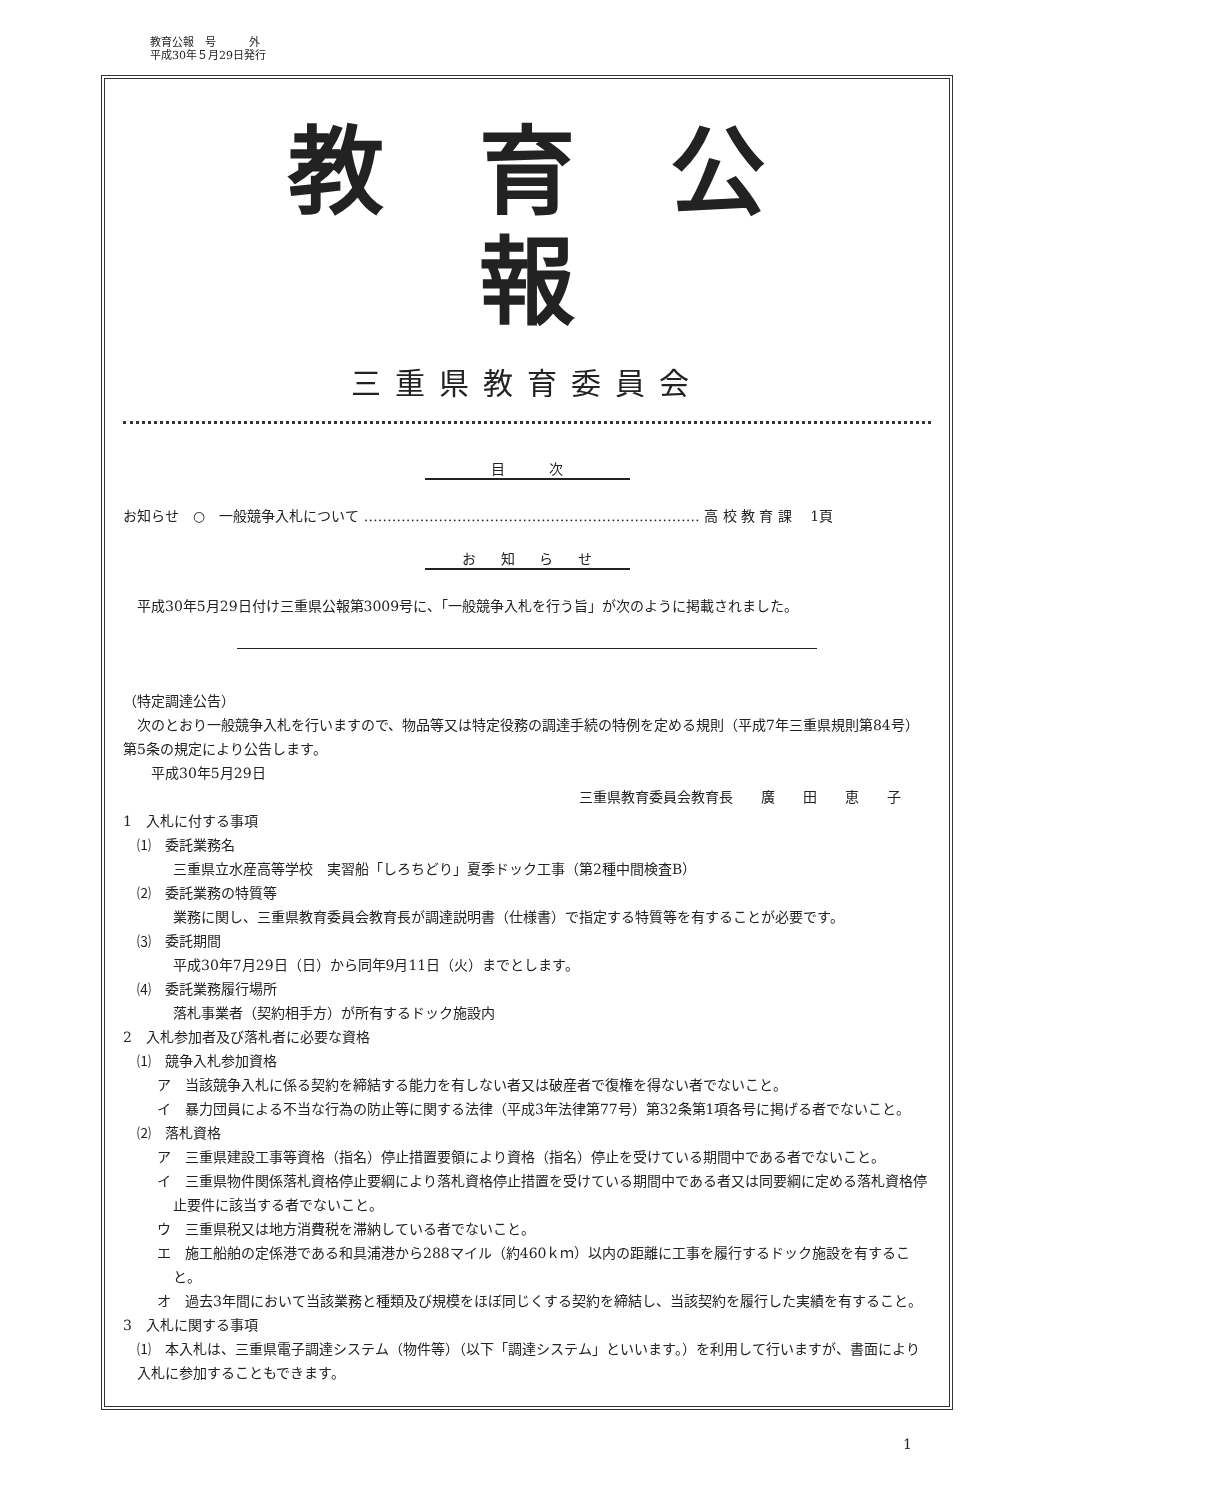教育公報　号　　　外
平成30年５月29日発行
教育公報
三重県教育委員会
目 次
お知らせ　○　一般競争入札について ……………………………………………………………… 高 校 教 育 課　 1頁
お 知 ら せ
平成30年5月29日付け三重県公報第3009号に、「一般競争入札を行う旨」が次のように掲載されました。
（特定調達公告）
　次のとおり一般競争入札を行いますので、物品等又は特定役務の調達手続の特例を定める規則（平成7年三重県規則第84号）第5条の規定により公告します。
　　平成30年5月29日
三重県教育委員会教育長　　廣　　田　　恵　　子
1　入札に付する事項
⑴　委託業務名
三重県立水産高等学校　実習船「しろちどり」夏季ドック工事（第2種中間検査B）
⑵　委託業務の特質等
業務に関し、三重県教育委員会教育長が調達説明書（仕様書）で指定する特質等を有することが必要です。
⑶　委託期間
平成30年7月29日（日）から同年9月11日（火）までとします。
⑷　委託業務履行場所
落札事業者（契約相手方）が所有するドック施設内
2　入札参加者及び落札者に必要な資格
⑴　競争入札参加資格
ア　当該競争入札に係る契約を締結する能力を有しない者又は破産者で復権を得ない者でないこと。
イ　暴力団員による不当な行為の防止等に関する法律（平成3年法律第77号）第32条第1項各号に掲げる者でないこと。
⑵　落札資格
ア　三重県建設工事等資格（指名）停止措置要領により資格（指名）停止を受けている期間中である者でないこと。
イ　三重県物件関係落札資格停止要綱により落札資格停止措置を受けている期間中である者又は同要綱に定める落札資格停止要件に該当する者でないこと。
ウ　三重県税又は地方消費税を滞納している者でないこと。
エ　施工船舶の定係港である和具浦港から288マイル（約460ｋｍ）以内の距離に工事を履行するドック施設を有すること。
オ　過去3年間において当該業務と種類及び規模をほぼ同じくする契約を締結し、当該契約を履行した実績を有すること。
3　入札に関する事項
⑴　本入札は、三重県電子調達システム（物件等）（以下「調達システム」といいます。）を利用して行いますが、書面により入札に参加することもできます。
1